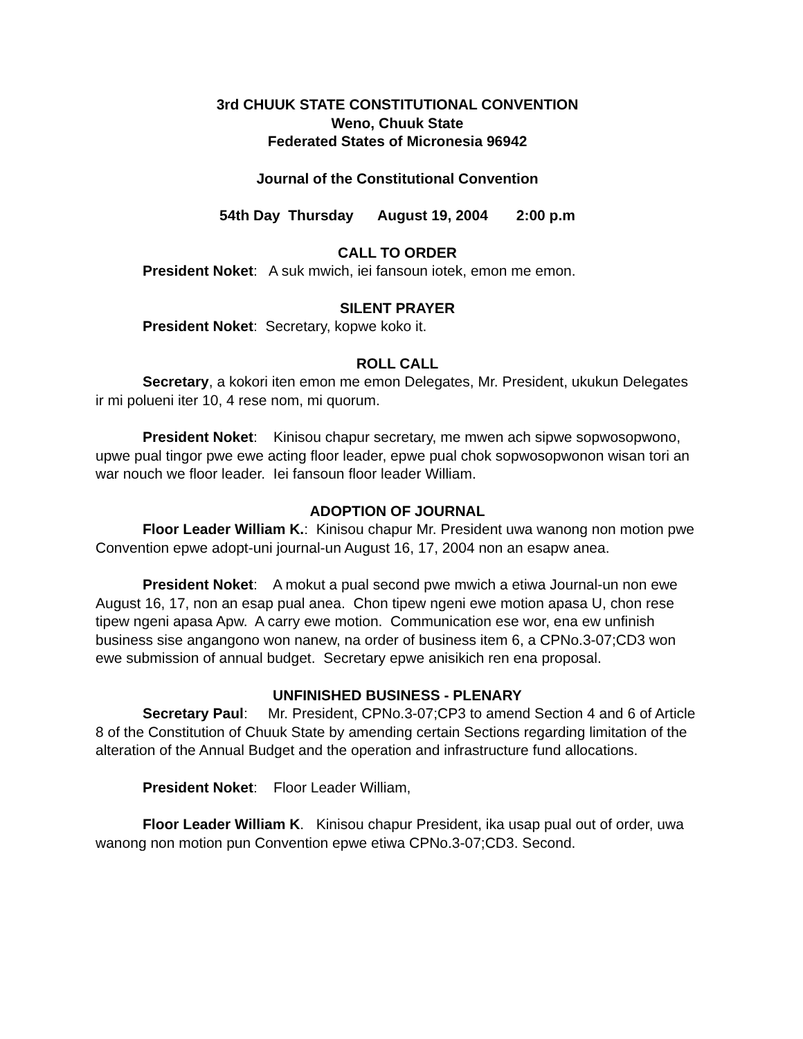3rd CHUUK STATE CONSTITUTIONAL CONVENTION
Weno, Chuuk State
Federated States of Micronesia 96942
Journal of the Constitutional Convention
54th Day Thursday August 19, 2004 2:00 p.m
CALL TO ORDER
President Noket: A suk mwich, iei fansoun iotek, emon me emon.
SILENT PRAYER
President Noket: Secretary, kopwe koko it.
ROLL CALL
Secretary, a kokori iten emon me emon Delegates, Mr. President, ukukun Delegates ir mi polueni iter 10, 4 rese nom, mi quorum.
President Noket: Kinisou chapur secretary, me mwen ach sipwe sopwosopwono, upwe pual tingor pwe ewe acting floor leader, epwe pual chok sopwosopwonon wisan tori an war nouch we floor leader. Iei fansoun floor leader William.
ADOPTION OF JOURNAL
Floor Leader William K.: Kinisou chapur Mr. President uwa wanong non motion pwe Convention epwe adopt-uni journal-un August 16, 17, 2004 non an esapw anea.
President Noket: A mokut a pual second pwe mwich a etiwa Journal-un non ewe August 16, 17, non an esap pual anea. Chon tipew ngeni ewe motion apasa U, chon rese tipew ngeni apasa Apw. A carry ewe motion. Communication ese wor, ena ew unfinish business sise angangono won nanew, na order of business item 6, a CPNo.3-07;CD3 won ewe submission of annual budget. Secretary epwe anisikich ren ena proposal.
UNFINISHED BUSINESS - PLENARY
Secretary Paul: Mr. President, CPNo.3-07;CP3 to amend Section 4 and 6 of Article 8 of the Constitution of Chuuk State by amending certain Sections regarding limitation of the alteration of the Annual Budget and the operation and infrastructure fund allocations.
President Noket: Floor Leader William,
Floor Leader William K. Kinisou chapur President, ika usap pual out of order, uwa wanong non motion pun Convention epwe etiwa CPNo.3-07;CD3. Second.